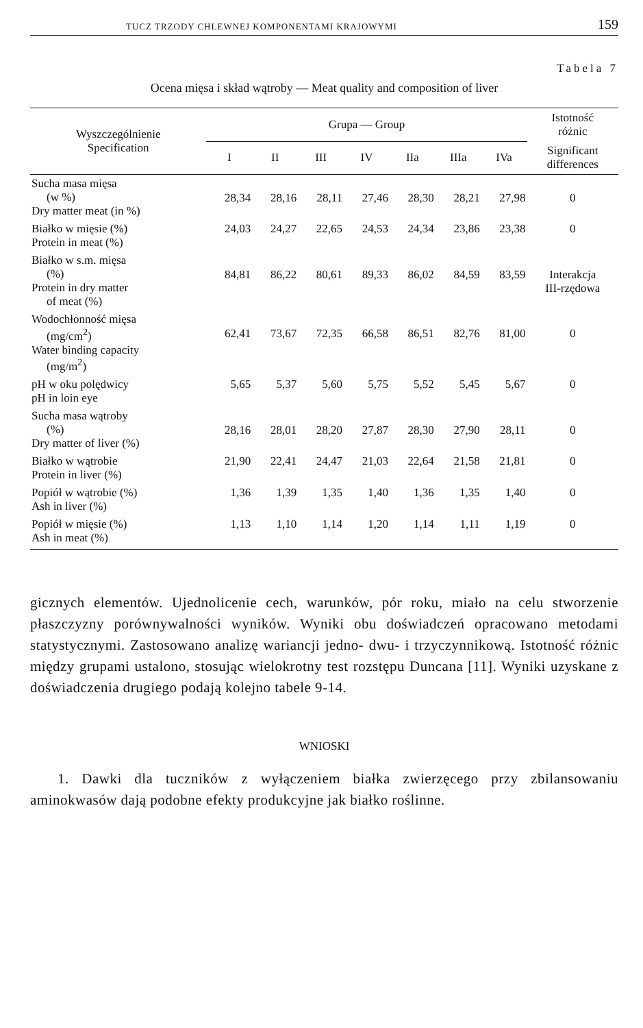TUCZ TRZODY CHLEWNEJ KOMPONENTAMI KRAJOWYMI 159
Tabela 7
Ocena mięsa i skład wątroby — Meat quality and composition of liver
| Wyszczególnienie Specification | Grupa — Group | | | | | | | Istotność różnic |
| --- | --- | --- | --- | --- | --- | --- | --- | --- |
| | I | II | III | IV | IIa | IIIa | IVa | Significant differences |
| Sucha masa mięsa (w %) Dry matter meat (in %) | 28,34 | 28,16 | 28,11 | 27,46 | 28,30 | 28,21 | 27,98 | 0 |
| Białko w mięsie (%) Protein in meat (%) | 24,03 | 24,27 | 22,65 | 24,53 | 24,34 | 23,86 | 23,38 | 0 |
| Białko w s.m. mięsa (%) Protein in dry matter of meat (%) | 84,81 | 86,22 | 80,61 | 89,33 | 86,02 | 84,59 | 83,59 | Interakcja III-rzędowa |
| Wodochłonność mięsa (mg/cm<sup>2</sup>) Water binding capacity (mg/m<sup>2</sup>) | 62,41 | 73,67 | 72,35 | 66,58 | 86,51 | 82,76 | 81,00 | 0 |
| pH w oku polędwicy pH in loin eye | 5,65 | 5,37 | 5,60 | 5,75 | 5,52 | 5,45 | 5,67 | 0 |
| Sucha masa wątroby (%) Dry matter of liver (%) | 28,16 | 28,01 | 28,20 | 27,87 | 28,30 | 27,90 | 28,11 | 0 |
| Białko w wątrobie Protein in liver (%) | 21,90 | 22,41 | 24,47 | 21,03 | 22,64 | 21,58 | 21,81 | 0 |
| Popiół w wątrobie (%) Ash in liver (%) | 1,36 | 1,39 | 1,35 | 1,40 | 1,36 | 1,35 | 1,40 | 0 |
| Popiół w mięsie (%) Ash in meat (%) | 1,13 | 1,10 | 1,14 | 1,20 | 1,14 | 1,11 | 1,19 | 0 |
gicznych elementów. Ujednolicenie cech, warunków, pór roku, miało na celu stworzenie płaszczyzny porównywalności wyników. Wyniki obu doświadczeń opracowano metodami statystycznymi. Zastosowano analizę wariancji jedno- dwu- i trzyczynnikową. Istotność różnic między grupami ustalono, stosując wielokrotny test rozstępu Duncana [11]. Wyniki uzyskane z doświadczenia drugiego podają kolejno tabele 9-14.
WNIOSKI
1. Dawki dla tuczników z wyłączeniem białka zwierzęcego przy zbilansowaniu aminokwasów dają podobne efekty produkcyjne jak białko roślinne.